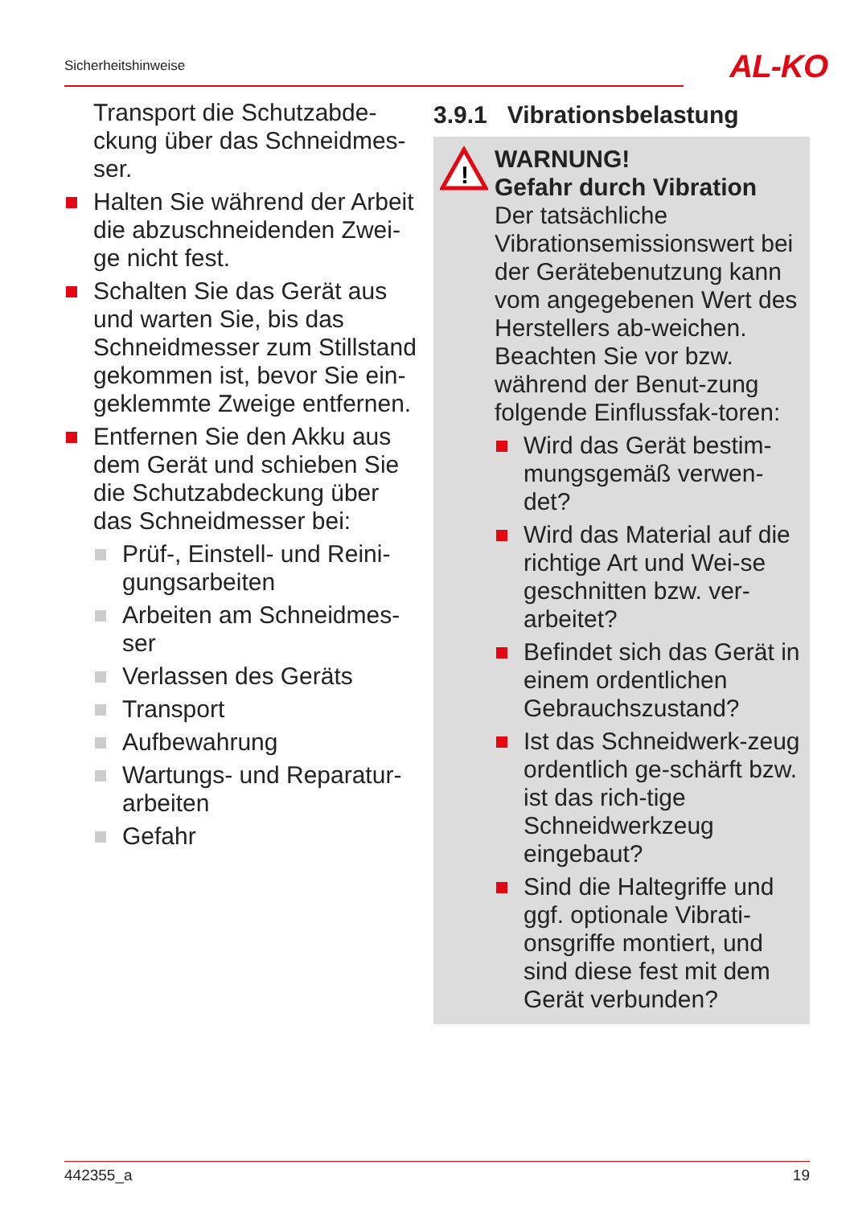Sicherheitshinweise AL-KO
Transport die Schutzabde-ckung über das Schneidmes-ser.
Halten Sie während der Arbeit die abzuschneidenden Zwei-ge nicht fest.
Schalten Sie das Gerät aus und warten Sie, bis das Schneidmesser zum Stillstand gekommen ist, bevor Sie ein-geklemmte Zweige entfernen.
Entfernen Sie den Akku aus dem Gerät und schieben Sie die Schutzabdeckung über das Schneidmesser bei:
Prüf-, Einstell- und Reini-gungsarbeiten
Arbeiten am Schneidmes-ser
Verlassen des Geräts
Transport
Aufbewahrung
Wartungs- und Reparatur-arbeiten
Gefahr
3.9.1 Vibrationsbelastung
!
WARNUNG!
Gefahr durch Vibration
Der tatsächliche Vibrationsemissionswert bei der Gerätebenutzung kann vom angegebenen Wert des Herstellers ab-weichen. Beachten Sie vor bzw. während der Benut-zung folgende Einflussfak-toren:
Wird das Gerät bestim-mungsgemäß verwen-det?
Wird das Material auf die richtige Art und Wei-se geschnitten bzw. ver-arbeitet?
Befindet sich das Gerät in einem ordentlichen Gebrauchszustand?
Ist das Schneidwerk-zeug ordentlich ge-schärft bzw. ist das rich-tige Schneidwerkzeug eingebaut?
Sind die Haltegriffe und ggf. optionale Vibrati-onsgriffe montiert, und sind diese fest mit dem Gerät verbunden?
442355_a 19